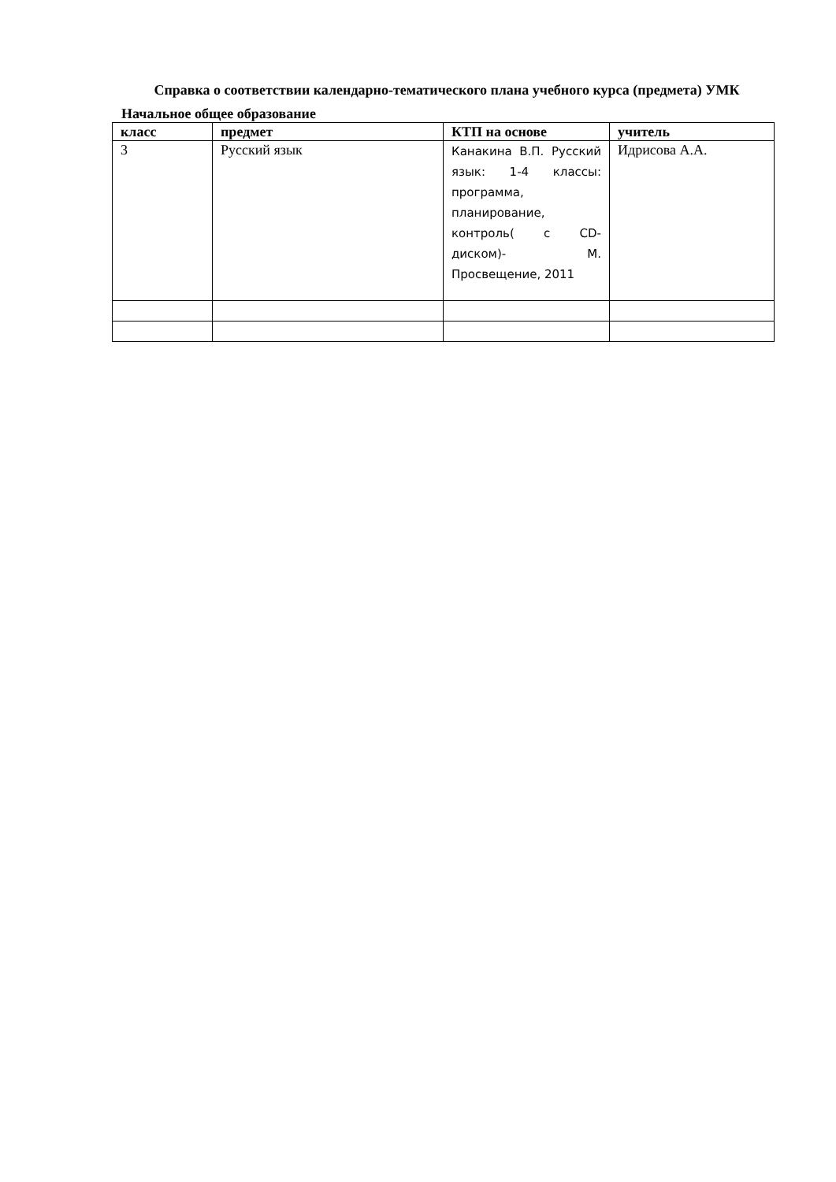Справка о соответствии календарно-тематического плана учебного курса (предмета) УМК
Начальное общее образование
| класс | предмет | КТП на основе | учитель |
| --- | --- | --- | --- |
| 3 | Русский язык | Канакина В.П. Русский язык: 1-4 классы: программа, планирование, контроль( с CD-диском)- М. Просвещение, 2011 | Идрисова А.А. |